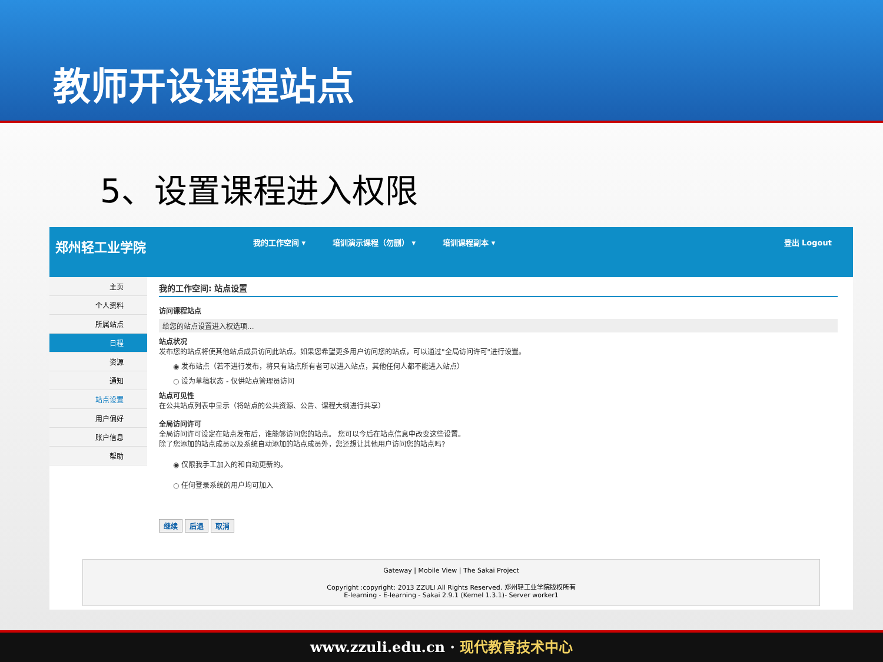教师开设课程站点
5、设置课程进入权限
郑州轻工业学院 我的工作空间 ▾ 培训演示课程（勿删） ▾ 培训课程副本 ▾ 登出 Logout
主页
个人资料
所属站点
日程
资源
通知
站点设置
用户偏好
账户信息
帮助
我的工作空间: 站点设置
访问课程站点
给您的站点设置进入权选项...
站点状况
发布您的站点将使其他站点成员访问此站点。如果您希望更多用户访问您的站点，可以通过"全局访问许可"进行设置。
◉ 发布站点（若不进行发布，将只有站点所有者可以进入站点，其他任何人都不能进入站点）
○ 设为草稿状态 - 仅供站点管理员访问
站点可见性
在公共站点列表中显示（将站点的公共资源、公告、课程大纲进行共享）
全局访问许可
全局访问许可设定在站点发布后，谁能够访问您的站点。 您可以今后在站点信息中改变这些设置。
除了您添加的站点成员以及系统自动添加的站点成员外，您还想让其他用户访问您的站点吗?
◉ 仅限我手工加入的和自动更新的。
○ 任何登录系统的用户均可加入
继续 后退 取消
Gateway | Mobile View | The Sakai Project
Copyright :copyright: 2013 ZZULI All Rights Reserved. 郑州轻工业学院版权所有
E-learning - E-learning - Sakai 2.9.1 (Kernel 1.3.1)- Server worker1
www.zzuli.edu.cn · 现代教育技术中心